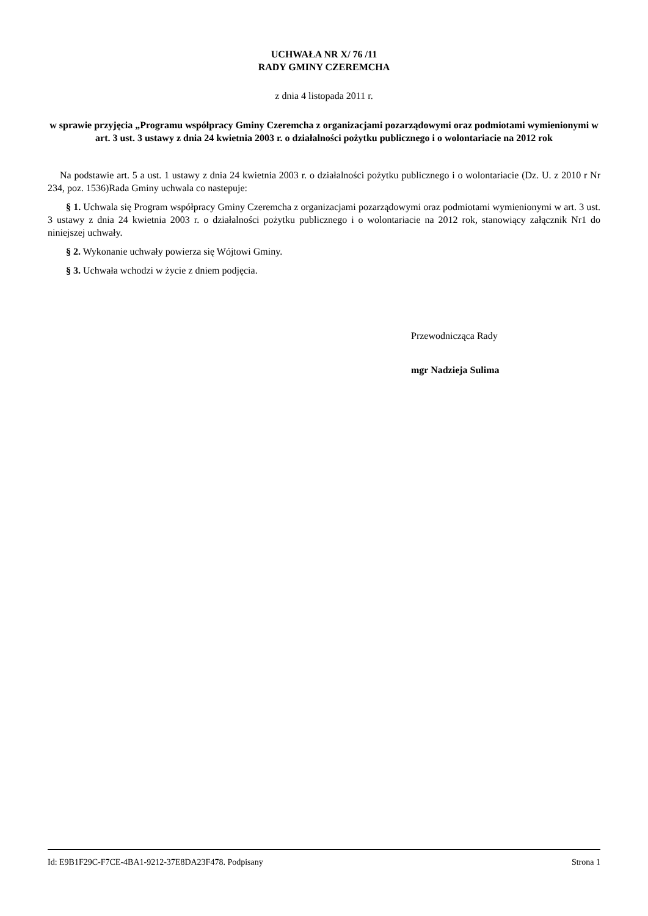UCHWAŁA NR X/ 76 /11
RADY GMINY CZEREMCHA
z dnia 4 listopada 2011 r.
w sprawie przyjęcia „Programu współpracy Gminy Czeremcha z organizacjami pozarządowymi oraz podmiotami wymienionymi w art. 3 ust. 3 ustawy z dnia 24 kwietnia 2003 r. o działalności pożytku publicznego i o wolontariacie na 2012 rok
Na podstawie art. 5 a ust. 1 ustawy z dnia 24 kwietnia 2003 r. o działalności pożytku publicznego i o wolontariacie (Dz. U. z 2010 r Nr 234, poz. 1536)Rada Gminy uchwala co nastepuje:
§ 1. Uchwala się Program współpracy Gminy Czeremcha z organizacjami pozarządowymi oraz podmiotami wymienionymi w art. 3 ust. 3 ustawy z dnia 24 kwietnia 2003 r. o działalności pożytku publicznego i o wolontariacie na 2012 rok, stanowiący załącznik Nr1 do niniejszej uchwały.
§ 2. Wykonanie uchwały powierza się Wójtowi Gminy.
§ 3. Uchwała wchodzi w życie z dniem podjęcia.
Przewodnicząca Rady
mgr Nadzieja Sulima
Id: E9B1F29C-F7CE-4BA1-9212-37E8DA23F478. Podpisany Strona 1